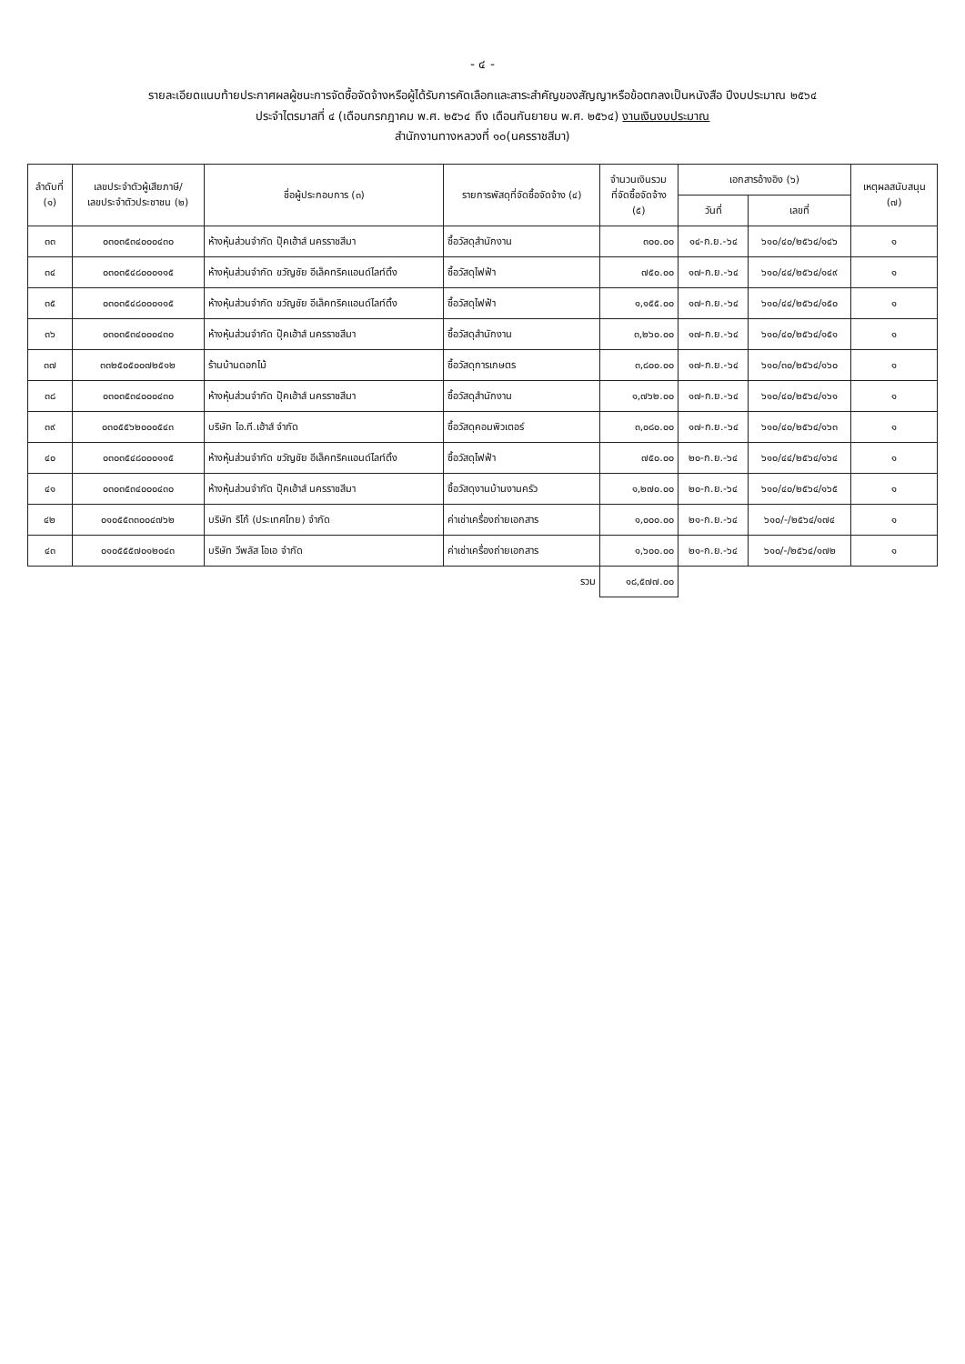- ๔ -
รายละเอียดแนบท้ายประกาศผลผู้ชนะการจัดซื้อจัดจ้างหรือผู้ได้รับการคัดเลือกและสาระสำคัญของสัญญาหรือข้อตกลงเป็นหนังสือ ปีงบประมาณ ๒๕๖๔
ประจำไตรมาสที่ ๔ (เดือนกรกฎาคม พ.ศ. ๒๕๖๔ ถึง เดือนกันยายน พ.ศ. ๒๕๖๔) งานเงินงบประมาณ
สำนักงานทางหลวงที่ ๑๐(นครราชสีมา)
| ลำดับที่ (๑) | เลขประจำตัวผู้เสียภาษี/ เลขประจำตัวประชาชน (๒) | ชื่อผู้ประกอบการ (๓) | รายการพัสดุที่จัดซื้อจัดจ้าง (๔) | จำนวนเงินรวม ที่จัดซื้อจัดจ้าง (๕) | เอกสารอ้างอิง (๖) | | เหตุผลสนับสนุน (๗) |
| --- | --- | --- | --- | --- | --- | --- | --- |
| | | | | | วันที่ | เลขที่ | |
| ๓๓ | ๐๓๐๓๕๓๔๐๐๐๔๓๐ | ห้างหุ้นส่วนจำกัด ปุ๊คเฮ้าส์ นครราชสีมา | ซื้อวัสดุสำนักงาน | ๓๐๐.๐๐ | ๑๔-ก.ย.-๖๔ | ๖๑๐/๔๐/๒๕๖๔/๑๔๖ | ๑ |
| ๓๔ | ๐๓๐๓๕๔๘๐๐๐๑๑๕ | ห้างหุ้นส่วนจำกัด ขวัญชัย อีเล็คทริคแอนด์ไลท์ติ้ง | ซื้อวัสดุไฟฟ้า | ๗๕๐.๐๐ | ๑๗-ก.ย.-๖๔ | ๖๑๐/๔๔/๒๕๖๔/๑๔๙ | ๑ |
| ๓๕ | ๐๓๐๓๕๔๘๐๐๐๑๑๕ | ห้างหุ้นส่วนจำกัด ขวัญชัย อีเล็คทริคแอนด์ไลท์ติ้ง | ซื้อวัสดุไฟฟ้า | ๑,๑๕๕.๐๐ | ๑๗-ก.ย.-๖๔ | ๖๑๐/๔๔/๒๕๖๔/๑๕๐ | ๑ |
| ๓๖ | ๐๓๐๓๕๓๔๐๐๐๔๓๐ | ห้างหุ้นส่วนจำกัด ปุ๊คเฮ้าส์ นครราชสีมา | ซื้อวัสดุสำนักงาน | ๓,๒๖๐.๐๐ | ๑๗-ก.ย.-๖๔ | ๖๑๐/๔๐/๒๕๖๔/๑๕๑ | ๑ |
| ๓๗ | ๓๓๒๕๐๕๐๐๗๒๕๑๒ | ร้านบ้านดอกไม้ | ซื้อวัสดุการเกษตร | ๓,๘๐๐.๐๐ | ๑๗-ก.ย.-๖๔ | ๖๑๐/๓๐/๒๕๖๔/๑๖๐ | ๑ |
| ๓๘ | ๐๓๐๓๕๓๔๐๐๐๔๓๐ | ห้างหุ้นส่วนจำกัด ปุ๊คเฮ้าส์ นครราชสีมา | ซื้อวัสดุสำนักงาน | ๑,๗๖๒.๐๐ | ๑๗-ก.ย.-๖๔ | ๖๑๐/๔๐/๒๕๖๔/๑๖๑ | ๑ |
| ๓๙ | ๐๓๐๕๕๖๒๐๐๐๕๔๓ | บริษัท ไอ.ที.เฮ้าส์ จำกัด | ซื้อวัสดุคอมพิวเตอร์ | ๓,๐๘๐.๐๐ | ๑๗-ก.ย.-๖๔ | ๖๑๐/๔๐/๒๕๖๔/๑๖๓ | ๑ |
| ๔๐ | ๐๓๐๓๕๔๘๐๐๐๑๑๕ | ห้างหุ้นส่วนจำกัด ขวัญชัย อีเล็คทริคแอนด์ไลท์ติ้ง | ซื้อวัสดุไฟฟ้า | ๗๕๐.๐๐ | ๒๐-ก.ย.-๖๔ | ๖๑๐/๔๔/๒๕๖๔/๑๖๔ | ๑ |
| ๔๑ | ๐๓๐๓๕๓๔๐๐๐๔๓๐ | ห้างหุ้นส่วนจำกัด ปุ๊คเฮ้าส์ นครราชสีมา | ซื้อวัสดุงานบ้านงานครัว | ๑,๒๗๐.๐๐ | ๒๐-ก.ย.-๖๔ | ๖๑๐/๔๐/๒๕๖๔/๑๖๕ | ๑ |
| ๔๒ | ๐๑๐๕๕๓๓๐๐๔๗๖๒ | บริษัท ริโก้ (ประเทศไทย) จำกัด | ค่าเช่าเครื่องถ่ายเอกสาร | ๑,๐๐๐.๐๐ | ๒๑-ก.ย.-๖๔ | ๖๑๐/-/๒๕๖๔/๑๗๔ | ๑ |
| ๔๓ | ๐๑๐๕๕๕๗๐๑๒๐๔๓ | บริษัท วีพลัส โอเอ จำกัด | ค่าเช่าเครื่องถ่ายเอกสาร | ๑,๖๐๐.๐๐ | ๒๑-ก.ย.-๖๔ | ๖๑๐/-/๒๕๖๔/๑๗๒ | ๑ |
| รวม | | | | ๑๘,๕๗๗.๐๐ | | | |